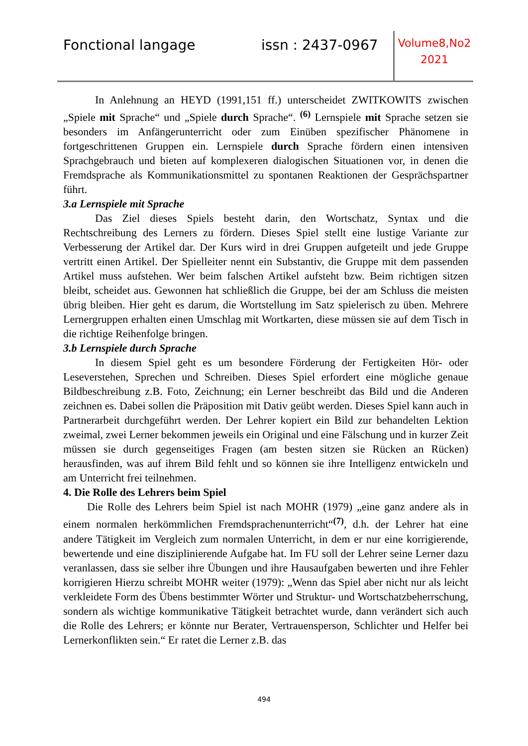Fonctional langage issn : 2437-0967
Volume8,No2
2021
In Anlehnung an HEYD (1991,151 ff.) unterscheidet ZWITKOWITS zwischen „Spiele mit Sprache“ und „Spiele durch Sprache“. <sup>(6)</sup> Lernspiele mit Sprache setzen sie besonders im Anfängerunterricht oder zum Einüben spezifischer Phänomene in fortgeschrittenen Gruppen ein. Lernspiele durch Sprache fördern einen intensiven Sprachgebrauch und bieten auf komplexeren dialogischen Situationen vor, in denen die Fremdsprache als Kommunikationsmittel zu spontanen Reaktionen der Gesprächspartner führt.
3.a Lernspiele mit Sprache
Das Ziel dieses Spiels besteht darin, den Wortschatz, Syntax und die Rechtschreibung des Lerners zu fördern. Dieses Spiel stellt eine lustige Variante zur Verbesserung der Artikel dar. Der Kurs wird in drei Gruppen aufgeteilt und jede Gruppe vertritt einen Artikel. Der Spielleiter nennt ein Substantiv, die Gruppe mit dem passenden Artikel muss aufstehen. Wer beim falschen Artikel aufsteht bzw. Beim richtigen sitzen bleibt, scheidet aus. Gewonnen hat schließlich die Gruppe, bei der am Schluss die meisten übrig bleiben. Hier geht es darum, die Wortstellung im Satz spielerisch zu üben. Mehrere Lernergruppen erhalten einen Umschlag mit Wortkarten, diese müssen sie auf dem Tisch in die richtige Reihenfolge bringen.
3.b Lernspiele durch Sprache
In diesem Spiel geht es um besondere Förderung der Fertigkeiten Hör- oder Leseverstehen, Sprechen und Schreiben. Dieses Spiel erfordert eine mögliche genaue Bildbeschreibung z.B. Foto, Zeichnung; ein Lerner beschreibt das Bild und die Anderen zeichnen es. Dabei sollen die Präposition mit Dativ geübt werden. Dieses Spiel kann auch in Partnerarbeit durchgeführt werden. Der Lehrer kopiert ein Bild zur behandelten Lektion zweimal, zwei Lerner bekommen jeweils ein Original und eine Fälschung und in kurzer Zeit müssen sie durch gegenseitiges Fragen (am besten sitzen sie Rücken an Rücken) herausfinden, was auf ihrem Bild fehlt und so können sie ihre Intelligenz entwickeln und am Unterricht frei teilnehmen.
4. Die Rolle des Lehrers beim Spiel
Die Rolle des Lehrers beim Spiel ist nach MOHR (1979) „eine ganz andere als in einem normalen herkömmlichen Fremdsprachenunterricht“<sup>(7)</sup>, d.h. der Lehrer hat eine andere Tätigkeit im Vergleich zum normalen Unterricht, in dem er nur eine korrigierende, bewertende und eine disziplinierende Aufgabe hat. Im FU soll der Lehrer seine Lerner dazu veranlassen, dass sie selber ihre Übungen und ihre Hausaufgaben bewerten und ihre Fehler korrigieren Hierzu schreibt MOHR weiter (1979): „Wenn das Spiel aber nicht nur als leicht verkleidete Form des Übens bestimmter Wörter und Struktur- und Wortschatzbeherrschung, sondern als wichtige kommunikative Tätigkeit betrachtet wurde, dann verändert sich auch die Rolle des Lehrers; er könnte nur Berater, Vertrauensperson, Schlichter und Helfer bei Lernerkonflikten sein.“ Er ratet die Lerner z.B. das
494